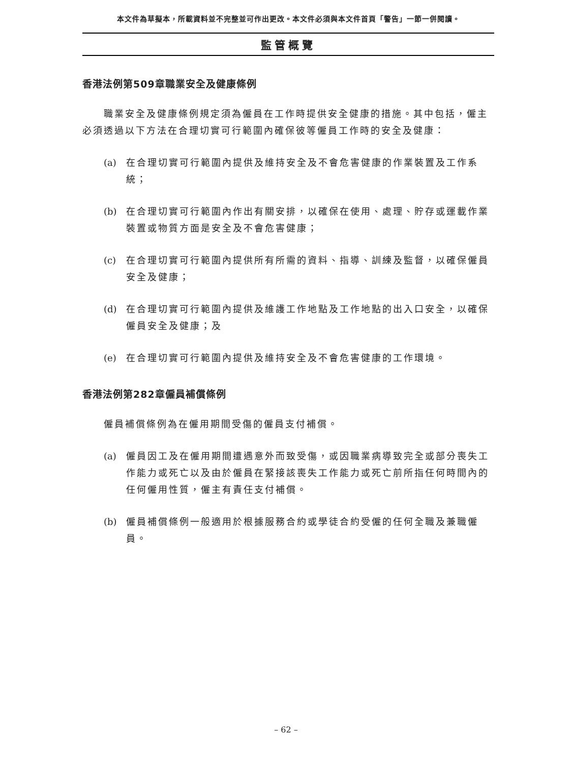本文件為草擬本，所載資料並不完整並可作出更改。本文件必須與本文件首頁「警告」一節一併閱讀。
監管概覽
香港法例第509章職業安全及健康條例
職業安全及健康條例規定須為僱員在工作時提供安全健康的措施。其中包括，僱主必須透過以下方法在合理切實可行範圍內確保彼等僱員工作時的安全及健康：
(a) 在合理切實可行範圍內提供及維持安全及不會危害健康的作業裝置及工作系統；
(b) 在合理切實可行範圍內作出有關安排，以確保在使用、處理、貯存或運載作業裝置或物質方面是安全及不會危害健康；
(c) 在合理切實可行範圍內提供所有所需的資料、指導、訓練及監督，以確保僱員安全及健康；
(d) 在合理切實可行範圍內提供及維護工作地點及工作地點的出入口安全，以確保僱員安全及健康；及
(e) 在合理切實可行範圍內提供及維持安全及不會危害健康的工作環境。
香港法例第282章僱員補償條例
僱員補償條例為在僱用期間受傷的僱員支付補償。
(a) 僱員因工及在僱用期間遭遇意外而致受傷，或因職業病導致完全或部分喪失工作能力或死亡以及由於僱員在緊接該喪失工作能力或死亡前所指任何時間內的任何僱用性質，僱主有責任支付補償。
(b) 僱員補償條例一般適用於根據服務合約或學徒合約受僱的任何全職及兼職僱員。
– 62 –